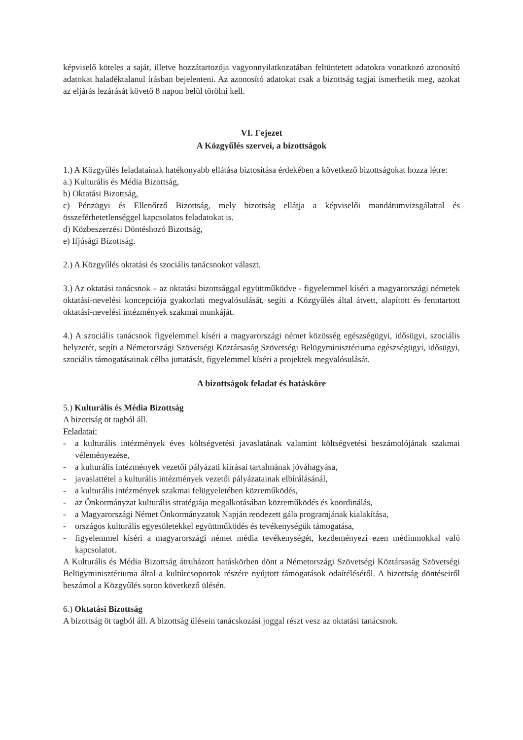képviselő köteles a saját, illetve hozzátartozója vagyonnyilatkozatában feltüntetett adatokra vonatkozó azonosító adatokat haladéktalanul írásban bejelenteni. Az azonosító adatokat csak a bizottság tagjai ismerhetik meg, azokat az eljárás lezárását követő 8 napon belül törölni kell.
VI. Fejezet
A Közgyűlés szervei, a bizottságok
1.) A Közgyűlés feladatainak hatékonyabb ellátása biztosítása érdekében a következő bizottságokat hozza létre:
a.) Kulturális és Média Bizottság,
b) Oktatási Bizottság,
c) Pénzügyi és Ellenőrző Bizottság, mely bizottság ellátja a képviselői mandátumvizsgálattal és összeférhetetlenséggel kapcsolatos feladatokat is.
d) Közbeszerzési Döntéshozó Bizottság,
e) Ifjúsági Bizottság.
2.) A Közgyűlés oktatási és szociális tanácsnokot választ.
3.) Az oktatási tanácsnok – az oktatási bizottsággal együttműködve - figyelemmel kíséri a magyarországi németek oktatási-nevelési koncepciója gyakorlati megvalósulását, segíti a Közgyűlés által átvett, alapított és fenntartott oktatási-nevelési intézmények szakmai munkáját.
4.) A szociális tanácsnok figyelemmel kíséri a magyarországi német közösség egészségügyi, idősügyi, szociális helyzetét, segíti a Németországi Szövetségi Köztársaság Szövetségi Belügyminisztériuma egészségügyi, idősügyi, szociális támogatásainak célba juttatását, figyelemmel kíséri a projektek megvalósulását.
A bizottságok feladat és hatásköre
5.) Kulturális és Média Bizottság
A bizottság öt tagból áll.
Feladatai:
- a kulturális intézmények éves költségvetési javaslatának valamint költségvetési beszámolójának szakmai véleményezése,
- a kulturális intézmények vezetői pályázati kiírásai tartalmának jóváhagyása,
- javaslattétel a kulturális intézmények vezetői pályázatainak elbírálásánál,
- a kulturális intézmények szakmai felügyeletében közreműködés,
- az Önkormányzat kulturális stratégiája megalkotásában közreműködés és koordinálás,
- a Magyarországi Német Önkormányzatok Napján rendezett gála programjának kialakítása,
- országos kulturális egyesületekkel együttműködés és tevékenységük támogatása,
- figyelemmel kíséri a magyarországi német média tevékenységét, kezdeményezi ezen médiumokkal való kapcsolatot.
A Kulturális és Média Bizottság átruházott hatáskörben dönt a Németországi Szövetségi Köztársaság Szövetségi Belügyminisztériuma által a kultúrcsoportok részére nyújtott támogatások odaítéléséről. A bizottság döntéseiről beszámol a Közgyűlés soron következő ülésén.
6.) Oktatási Bizottság
A bizottság öt tagból áll. A bizottság ülésein tanácskozási joggal részt vesz az oktatási tanácsnok.